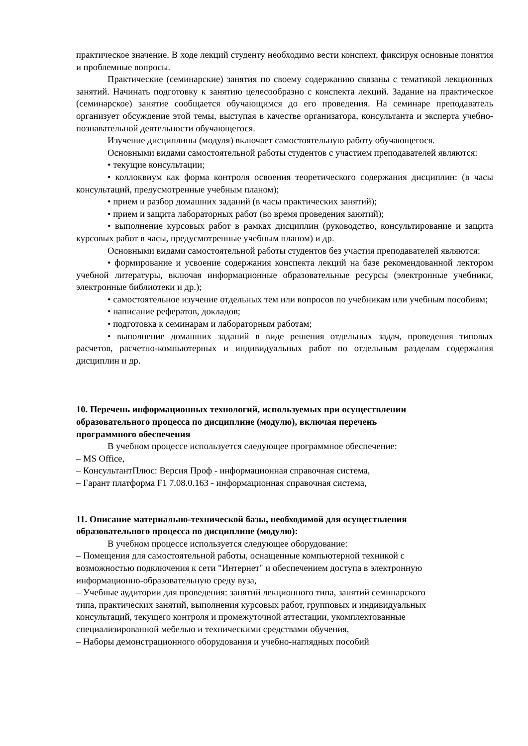практическое значение. В ходе лекций студенту необходимо вести конспект, фиксируя основные понятия и проблемные вопросы.
Практические (семинарские) занятия по своему содержанию связаны с тематикой лекционных занятий. Начинать подготовку к занятию целесообразно с конспекта лекций. Задание на практическое (семинарское) занятие сообщается обучающимся до его проведения. На семинаре преподаватель организует обсуждение этой темы, выступая в качестве организатора, консультанта и эксперта учебно-познавательной деятельности обучающегося.
Изучение дисциплины (модуля) включает самостоятельную работу обучающегося.
Основными видами самостоятельной работы студентов с участием преподавателей являются:
• текущие консультации;
• коллоквиум как форма контроля освоения теоретического содержания дисциплин: (в часы консультаций, предусмотренные учебным планом);
• прием и разбор домашних заданий (в часы практических занятий);
• прием и защита лабораторных работ (во время проведения занятий);
• выполнение курсовых работ в рамках дисциплин (руководство, консультирование и защита курсовых работ в часы, предусмотренные учебным планом) и др.
Основными видами самостоятельной работы студентов без участия преподавателей являются:
• формирование и усвоение содержания конспекта лекций на базе рекомендованной лектором учебной литературы, включая информационные образовательные ресурсы (электронные учебники, электронные библиотеки и др.);
• самостоятельное изучение отдельных тем или вопросов по учебникам или учебным пособиям;
• написание рефератов, докладов;
• подготовка к семинарам и лабораторным работам;
• выполнение домашних заданий в виде решения отдельных задач, проведения типовых расчетов, расчетно-компьютерных и индивидуальных работ по отдельным разделам содержания дисциплин и др.
10. Перечень информационных технологий, используемых при осуществлении
образовательного процесса по дисциплине (модулю), включая перечень
программного обеспечения
В учебном процессе используется следующее программное обеспечение:
– MS Office,
– КонсультантПлюс: Версия Проф - информационная справочная система,
– Гарант платформа F1 7.08.0.163 - информационная справочная система,
11. Описание материально-технической базы, необходимой для осуществления
образовательного процесса по дисциплине (модулю):
В учебном процессе используется следующее оборудование:
– Помещения для самостоятельной работы, оснащенные компьютерной техникой с
возможностью подключения к сети "Интернет" и обеспечением доступа в электронную
информационно-образовательную среду вуза,
– Учебные аудитории для проведения: занятий лекционного типа, занятий семинарского
типа, практических занятий, выполнения курсовых работ, групповых и индивидуальных
консультаций, текущего контроля и промежуточной аттестации, укомплектованные
специализированной мебелью и техническими средствами обучения,
– Наборы демонстрационного оборудования и учебно-наглядных пособий